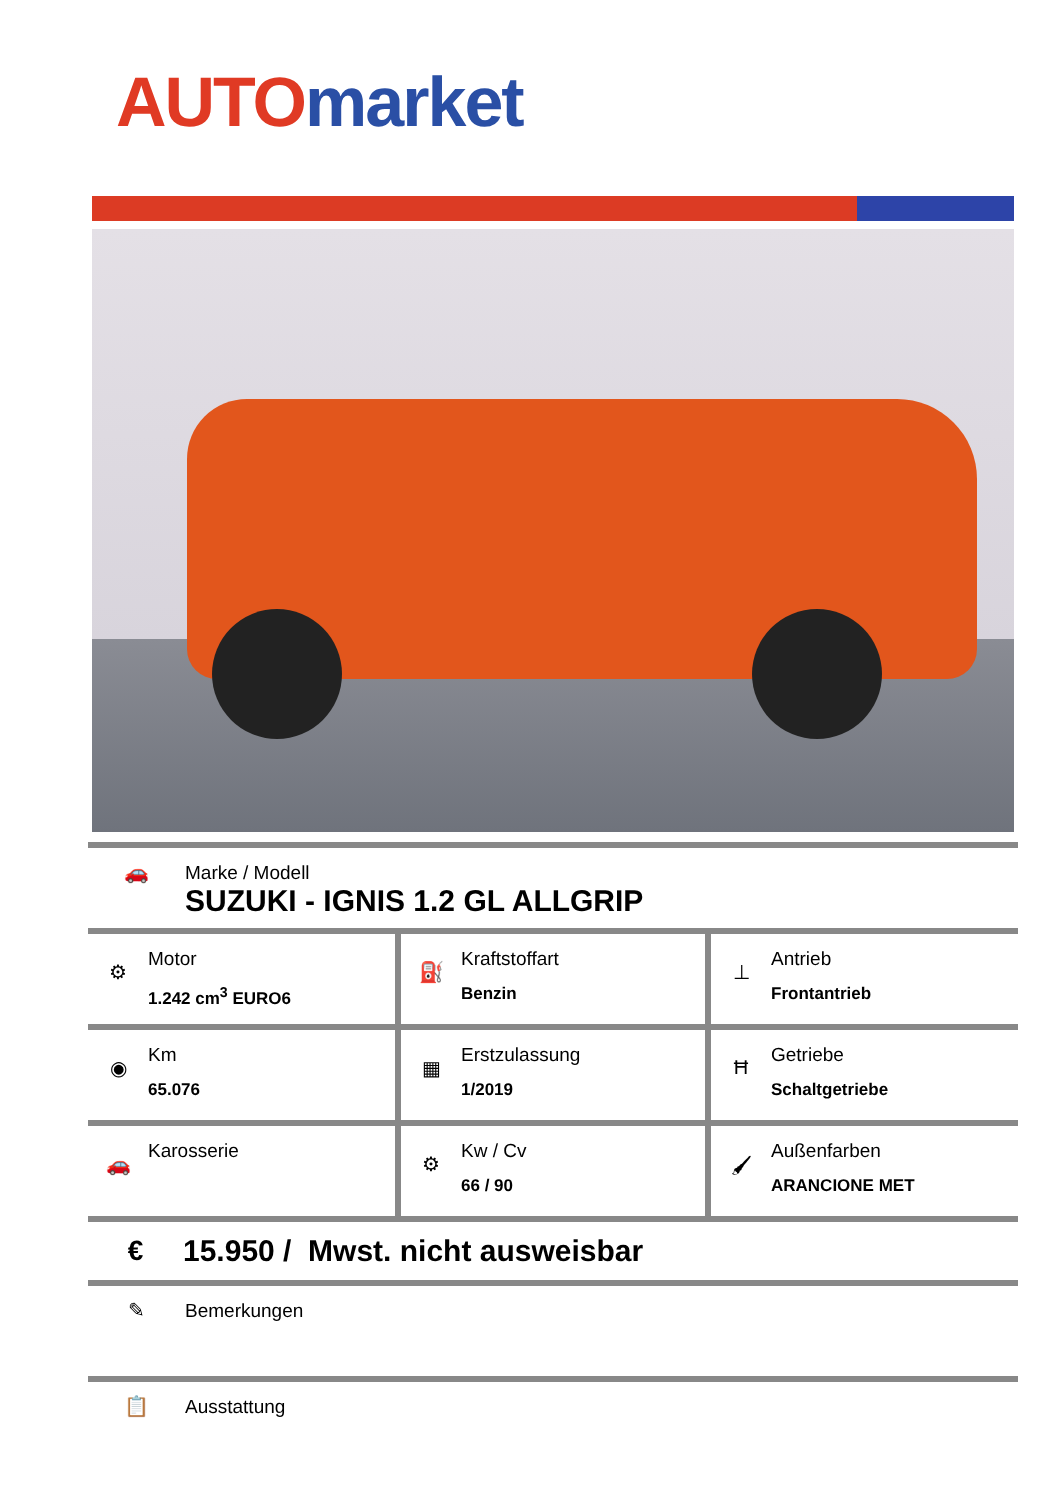AUTO market
🚗 Marke / Modell
SUZUKI - IGNIS 1.2 GL ALLGRIP
| ⚙ Motor 1.242 cm<sup>3</sup> EURO6 | ⛽ Kraftstoffart Benzin | ⊥ Antrieb Frontantrieb |
| ◉ Km 65.076 | ▦ Erstzulassung 1/2019 | Ħ Getriebe Schaltgetriebe |
| 🚗 Karosserie | ⚙ Kw / Cv 66 / 90 | 🖌 Außenfarben ARANCIONE MET |
€
15.950 / Mwst. nicht ausweisbar
✎ Bemerkungen
📋 Ausstattung